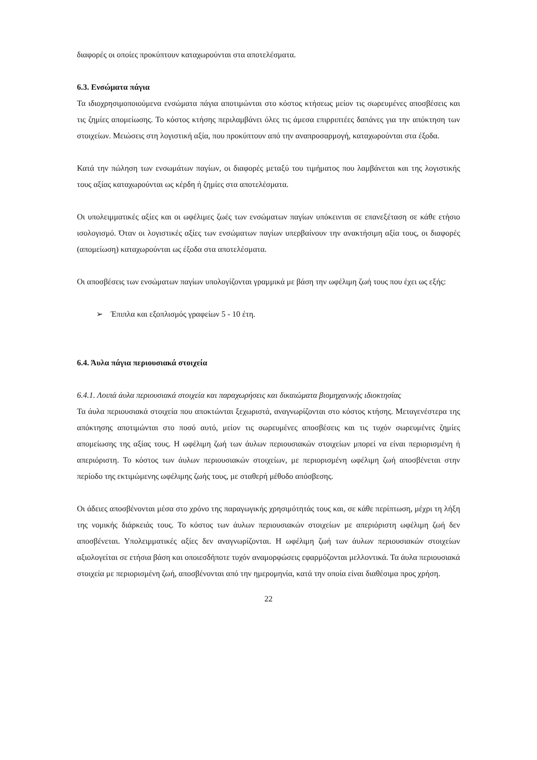διαφορές οι οποίες προκύπτουν καταχωρούνται στα αποτελέσματα.
6.3. Ενσώματα πάγια
Τα ιδιοχρησιμοποιούμενα ενσώματα πάγια αποτιμώνται στο κόστος κτήσεως μείον τις σωρευμένες αποσβέσεις και τις ζημίες απομείωσης. Το κόστος κτήσης περιλαμβάνει όλες τις άμεσα επιρριπτέες δαπάνες για την απόκτηση των στοιχείων. Μειώσεις στη λογιστική αξία, που προκύπτουν από την αναπροσαρμογή, καταχωρούνται στα έξοδα.
Κατά την πώληση των ενσωμάτων παγίων, οι διαφορές μεταξύ του τιμήματος που λαμβάνεται και της λογιστικής τους αξίας καταχωρούνται ως κέρδη ή ζημίες στα αποτελέσματα.
Οι υπολειμματικές αξίες και οι ωφέλιμες ζωές των ενσώματων παγίων υπόκεινται σε επανεξέταση σε κάθε ετήσιο ισολογισμό. Όταν οι λογιστικές αξίες των ενσώματων παγίων υπερβαίνουν την ανακτήσιμη αξία τους, οι διαφορές (απομείωση) καταχωρούνται ως έξοδα στα αποτελέσματα.
Οι αποσβέσεις των ενσώματων παγίων υπολογίζονται γραμμικά με βάση την ωφέλιμη ζωή τους που έχει ως εξής:
➢ Έπιπλα και εξοπλισμός γραφείων 5 - 10 έτη.
6.4. Άυλα πάγια περιουσιακά στοιχεία
6.4.1. Λοιπά άυλα περιουσιακά στοιχεία και παραχωρήσεις και δικαιώματα βιομηχανικής ιδιοκτησίας
Τα άυλα περιουσιακά στοιχεία που αποκτώνται ξεχωριστά, αναγνωρίζονται στο κόστος κτήσης. Μεταγενέστερα της απόκτησης αποτιμώνται στο ποσό αυτό, μείον τις σωρευμένες αποσβέσεις και τις τυχόν σωρευμένες ζημίες απομείωσης της αξίας τους. Η ωφέλιμη ζωή των άυλων περιουσιακών στοιχείων μπορεί να είναι περιορισμένη ή απεριόριστη. Το κόστος των άυλων περιουσιακών στοιχείων, με περιορισμένη ωφέλιμη ζωή αποσβένεται στην περίοδο της εκτιμώμενης ωφέλιμης ζωής τους, με σταθερή μέθοδο απόσβεσης.
Οι άδειες αποσβένονται μέσα στο χρόνο της παραγωγικής χρησιμότητάς τους και, σε κάθε περίπτωση, μέχρι τη λήξη της νομικής διάρκειάς τους. Το κόστος των άυλων περιουσιακών στοιχείων με απεριόριστη ωφέλιμη ζωή δεν αποσβένεται. Υπολειμματικές αξίες δεν αναγνωρίζονται. Η ωφέλιμη ζωή των άυλων περιουσιακών στοιχείων αξιολογείται σε ετήσια βάση και οποιεσδήποτε τυχόν αναμορφώσεις εφαρμόζονται μελλοντικά. Τα άυλα περιουσιακά στοιχεία με περιορισμένη ζωή, αποσβένονται από την ημερομηνία, κατά την οποία είναι διαθέσιμα προς χρήση.
22